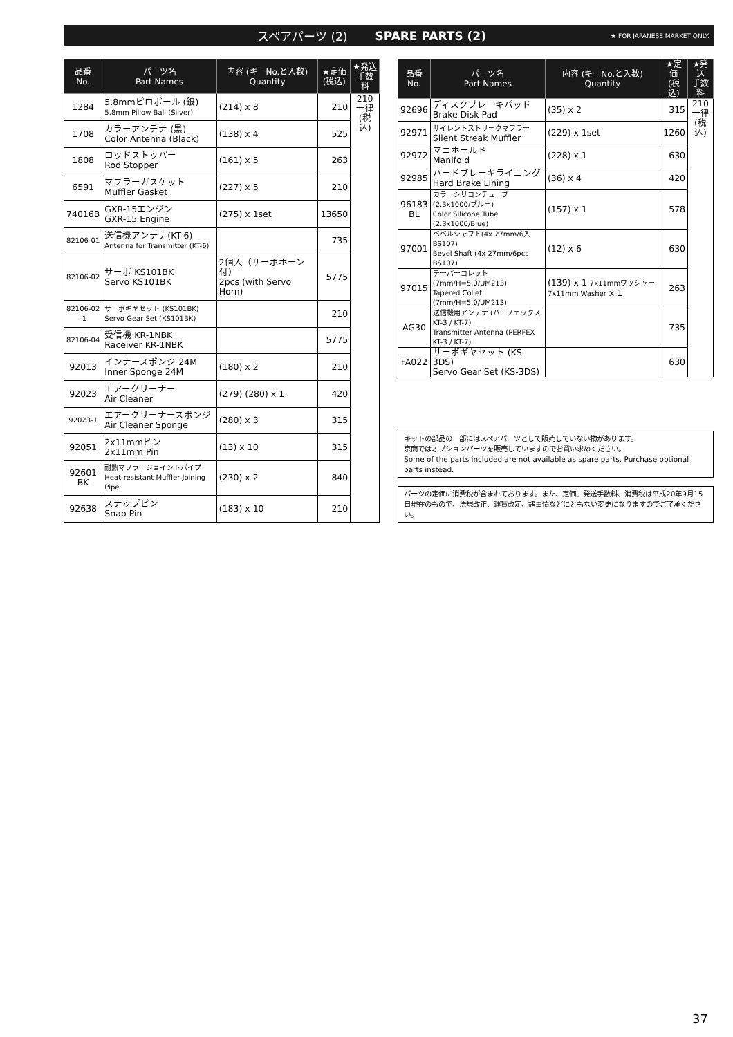スペアパーツ (2) SPARE PARTS (2) ★ FOR JAPANESE MARKET ONLY.
| 品番 No. | パーツ名 Part Names | 内容 (キーNo.と入数) Quantity | ★定価 (税込) | ★発送 手数料 |
| --- | --- | --- | --- | --- |
| 1284 | 5.8mmピロボール (銀) 5.8mm Pillow Ball (Silver) | (214) x 8 | 210 | 210 一律 (税込) |
| 1708 | カラーアンテナ (黒) Color Antenna (Black) | (138) x 4 | 525 | |
| 1808 | ロッドストッパー Rod Stopper | (161) x 5 | 263 | |
| 6591 | マフラーガスケット Muffler Gasket | (227) x 5 | 210 | |
| 74016B | GXR-15エンジン GXR-15 Engine | (275) x 1set | 13650 | |
| 82106-01 | 送信機アンテナ(KT-6) Antenna for Transmitter (KT-6) | | 735 | |
| 82106-02 | サーボ KS101BK Servo KS101BK | 2個入（サーボホーン付） 2pcs (with Servo Horn) | 5775 | |
| 82106-02 -1 | サーボギヤセット (KS101BK) Servo Gear Set (KS101BK) | | 210 | |
| 82106-04 | 受信機 KR-1NBK Raceiver KR-1NBK | | 5775 | |
| 92013 | インナースポンジ 24M Inner Sponge 24M | (180) x 2 | 210 | |
| 92023 | エアークリーナー Air Cleaner | (279) (280) x 1 | 420 | |
| 92023-1 | エアークリーナースポンジ Air Cleaner Sponge | (280) x 3 | 315 | |
| 92051 | 2x11mmピン 2x11mm Pin | (13) x 10 | 315 | |
| 92601 BK | 耐熱マフラージョイントパイプ Heat-resistant Muffler Joining Pipe | (230) x 2 | 840 | |
| 92638 | スナップピン Snap Pin | (183) x 10 | 210 | |
| 品番 No. | パーツ名 Part Names | 内容 (キーNo.と入数) Quantity | ★定価 (税込) | ★発送 手数料 |
| --- | --- | --- | --- | --- |
| 92696 | ディスクブレーキパッド Brake Disk Pad | (35) x 2 | 315 | 210 一律 (税込) |
| 92971 | サイレントストリークマフラー Silent Streak Muffler | (229) x 1set | 1260 | |
| 92972 | マニホールド Manifold | (228) x 1 | 630 | |
| 92985 | ハードブレーキライニング Hard Brake Lining | (36) x 4 | 420 | |
| 96183 BL | カラーシリコンチューブ(2.3x1000/ブルー) Color Silicone Tube (2.3x1000/Blue) | (157) x 1 | 578 | |
| 97001 | ベベルシャフト(4x 27mm/6入 BS107) Bevel Shaft (4x 27mm/6pcs BS107) | (12) x 6 | 630 | |
| 97015 | テーパーコレット(7mm/H=5.0/UM213) Tapered Collet (7mm/H=5.0/UM213) | (139) x 1 7x11mmワッシャー 7x11mm Washer x 1 | 263 | |
| AG30 | 送信機用アンテナ (パーフェックスKT-3 / KT-7) Transmitter Antenna (PERFEX KT-3 / KT-7) | | 735 | |
| FA022 | サーボギヤセット (KS-3DS) Servo Gear Set (KS-3DS) | | 630 | |
キットの部品の一部にはスペアパーツとして販売していない物があります。
京商ではオプションパーツを販売していますのでお買い求めください。
Some of the parts included are not available as spare parts. Purchase optional parts instead.
パーツの定価に消費税が含まれております。また、定価、発送手数料、消費税は平成20年9月15日現在のもので、法規改正、運賃改定、諸事情などにともない変更になりますのでご了承ください。
37